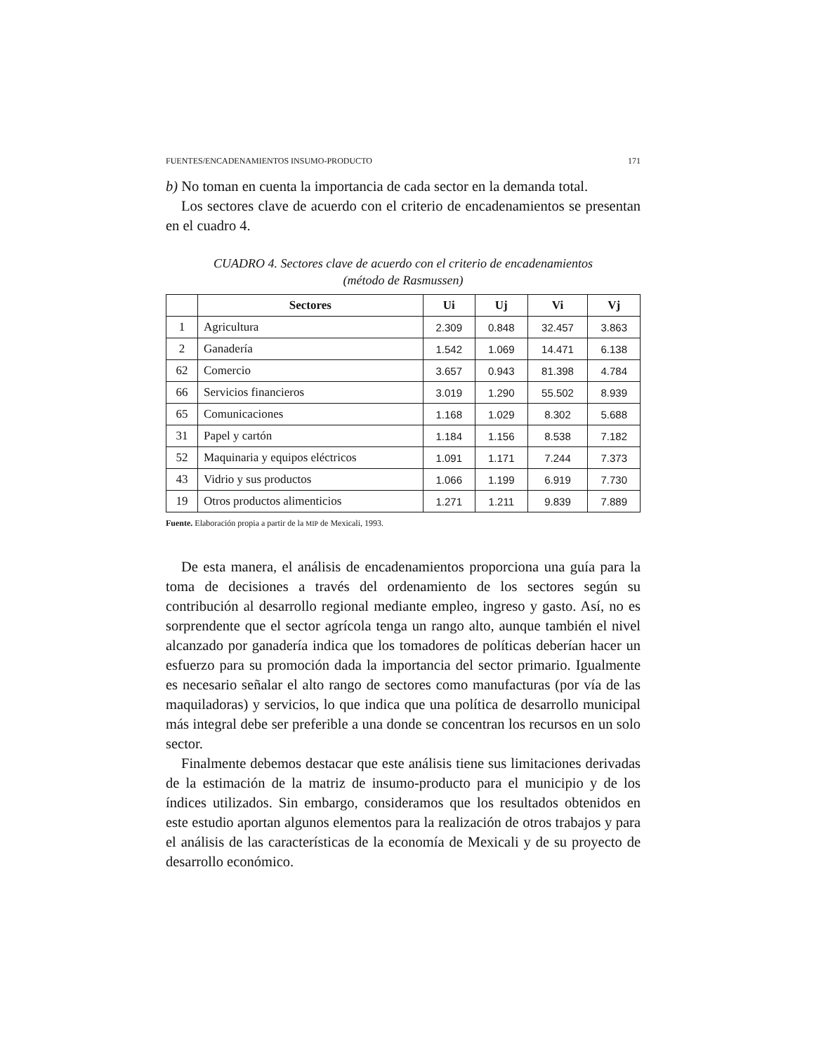FUENTES/ENCADENAMIENTOS INSUMO-PRODUCTO 171
b) No toman en cuenta la importancia de cada sector en la demanda total.
Los sectores clave de acuerdo con el criterio de encadenamientos se presentan en el cuadro 4.
CUADRO 4. Sectores clave de acuerdo con el criterio de encadenamientos
(método de Rasmussen)
| | Sectores | Ui | Uj | Vi | Vj |
| --- | --- | --- | --- | --- | --- |
| 1 | Agricultura | 2.309 | 0.848 | 32.457 | 3.863 |
| 2 | Ganadería | 1.542 | 1.069 | 14.471 | 6.138 |
| 62 | Comercio | 3.657 | 0.943 | 81.398 | 4.784 |
| 66 | Servicios financieros | 3.019 | 1.290 | 55.502 | 8.939 |
| 65 | Comunicaciones | 1.168 | 1.029 | 8.302 | 5.688 |
| 31 | Papel y cartón | 1.184 | 1.156 | 8.538 | 7.182 |
| 52 | Maquinaria y equipos eléctricos | 1.091 | 1.171 | 7.244 | 7.373 |
| 43 | Vidrio y sus productos | 1.066 | 1.199 | 6.919 | 7.730 |
| 19 | Otros productos alimenticios | 1.271 | 1.211 | 9.839 | 7.889 |
Fuente. Elaboración propia a partir de la MIP de Mexicali, 1993.
De esta manera, el análisis de encadenamientos proporciona una guía para la toma de decisiones a través del ordenamiento de los sectores según su contribución al desarrollo regional mediante empleo, ingreso y gasto. Así, no es sorprendente que el sector agrícola tenga un rango alto, aunque también el nivel alcanzado por ganadería indica que los tomadores de políticas deberían hacer un esfuerzo para su promoción dada la importancia del sector primario. Igualmente es necesario señalar el alto rango de sectores como manufacturas (por vía de las maquiladoras) y servicios, lo que indica que una política de desarrollo municipal más integral debe ser preferible a una donde se concentran los recursos en un solo sector.
Finalmente debemos destacar que este análisis tiene sus limitaciones derivadas de la estimación de la matriz de insumo-producto para el municipio y de los índices utilizados. Sin embargo, consideramos que los resultados obtenidos en este estudio aportan algunos elementos para la realización de otros trabajos y para el análisis de las características de la economía de Mexicali y de su proyecto de desarrollo económico.